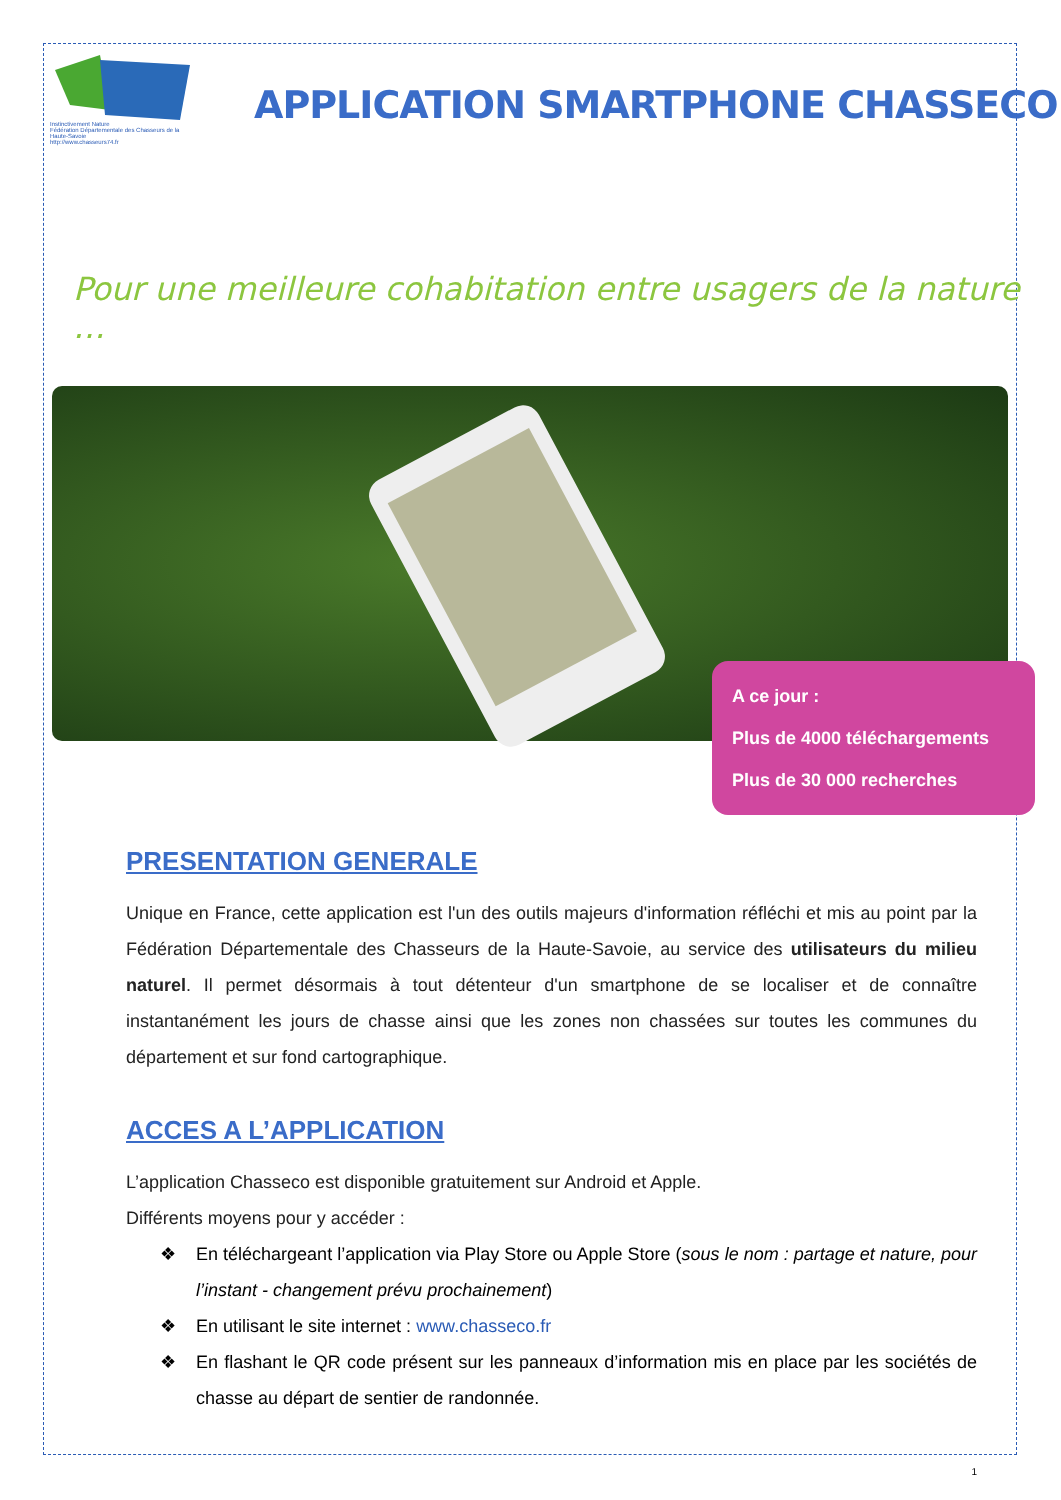Instinctivement Nature
Fédération Départementale des Chasseurs de la Haute-Savoie
http://www.chasseurs74.fr
APPLICATION SMARTPHONE CHASSECO
Pour une meilleure cohabitation entre usagers de la nature …
A ce jour :
Plus de 4000 téléchargements
Plus de 30 000 recherches
PRESENTATION GENERALE
Unique en France, cette application est l'un des outils majeurs d'information réfléchi et mis au point par la Fédération Départementale des Chasseurs de la Haute-Savoie, au service des utilisateurs du milieu naturel. Il permet désormais à tout détenteur d'un smartphone de se localiser et de connaître instantanément les jours de chasse ainsi que les zones non chassées sur toutes les communes du département et sur fond cartographique.
ACCES A L’APPLICATION
L’application Chasseco est disponible gratuitement sur Android et Apple.
Différents moyens pour y accéder :
❖ En téléchargeant l’application via Play Store ou Apple Store (sous le nom : partage et nature, pour l’instant - changement prévu prochainement)
❖ En utilisant le site internet : www.chasseco.fr
❖ En flashant le QR code présent sur les panneaux d’information mis en place par les sociétés de chasse au départ de sentier de randonnée.
1